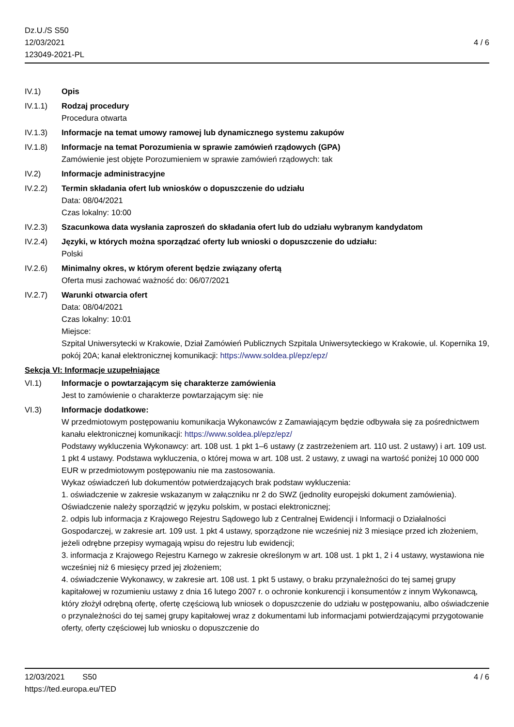Dz.U./S S50
12/03/2021
123049-2021-PL
4 / 6
IV.1) Opis
IV.1.1) Rodzaj procedury
Procedura otwarta
IV.1.3) Informacje na temat umowy ramowej lub dynamicznego systemu zakupów
IV.1.8) Informacje na temat Porozumienia w sprawie zamówień rządowych (GPA)
Zamówienie jest objęte Porozumieniem w sprawie zamówień rządowych: tak
IV.2) Informacje administracyjne
IV.2.2) Termin składania ofert lub wniosków o dopuszczenie do udziału
Data: 08/04/2021
Czas lokalny: 10:00
IV.2.3) Szacunkowa data wysłania zaproszeń do składania ofert lub do udziału wybranym kandydatom
IV.2.4) Języki, w których można sporządzać oferty lub wnioski o dopuszczenie do udziału:
Polski
IV.2.6) Minimalny okres, w którym oferent będzie związany ofertą
Oferta musi zachować ważność do: 06/07/2021
IV.2.7) Warunki otwarcia ofert
Data: 08/04/2021
Czas lokalny: 10:01
Miejsce:
Szpital Uniwersytecki w Krakowie, Dział Zamówień Publicznych Szpitala Uniwersyteckiego w Krakowie, ul. Kopernika 19, pokój 20A; kanał elektronicznej komunikacji: https://www.soldea.pl/epz/epz/
Sekcja VI: Informacje uzupełniające
VI.1) Informacje o powtarzającym się charakterze zamówienia
Jest to zamówienie o charakterze powtarzającym się: nie
VI.3) Informacje dodatkowe:
W przedmiotowym postępowaniu komunikacja Wykonawców z Zamawiającym będzie odbywała się za pośrednictwem kanału elektronicznej komunikacji: https://www.soldea.pl/epz/epz/
Podstawy wykluczenia Wykonawcy: art. 108 ust. 1 pkt 1–6 ustawy (z zastrzeżeniem art. 110 ust. 2 ustawy) i art. 109 ust. 1 pkt 4 ustawy. Podstawa wykluczenia, o której mowa w art. 108 ust. 2 ustawy, z uwagi na wartość poniżej 10 000 000 EUR w przedmiotowym postępowaniu nie ma zastosowania.
Wykaz oświadczeń lub dokumentów potwierdzających brak podstaw wykluczenia:
1. oświadczenie w zakresie wskazanym w załączniku nr 2 do SWZ (jednolity europejski dokument zamówienia). Oświadczenie należy sporządzić w języku polskim, w postaci elektronicznej;
2. odpis lub informacja z Krajowego Rejestru Sądowego lub z Centralnej Ewidencji i Informacji o Działalności Gospodarczej, w zakresie art. 109 ust. 1 pkt 4 ustawy, sporządzone nie wcześniej niż 3 miesiące przed ich złożeniem, jeżeli odrębne przepisy wymagają wpisu do rejestru lub ewidencji;
3. informacja z Krajowego Rejestru Karnego w zakresie określonym w art. 108 ust. 1 pkt 1, 2 i 4 ustawy, wystawiona nie wcześniej niż 6 miesięcy przed jej złożeniem;
4. oświadczenie Wykonawcy, w zakresie art. 108 ust. 1 pkt 5 ustawy, o braku przynależności do tej samej grupy kapitałowej w rozumieniu ustawy z dnia 16 lutego 2007 r. o ochronie konkurencji i konsumentów z innym Wykonawcą, który złożył odrębną ofertę, ofertę częściową lub wniosek o dopuszczenie do udziału w postępowaniu, albo oświadczenie o przynależności do tej samej grupy kapitałowej wraz z dokumentami lub informacjami potwierdzającymi przygotowanie oferty, oferty częściowej lub wniosku o dopuszczenie do
12/03/2021 S50
https://ted.europa.eu/TED
4 / 6